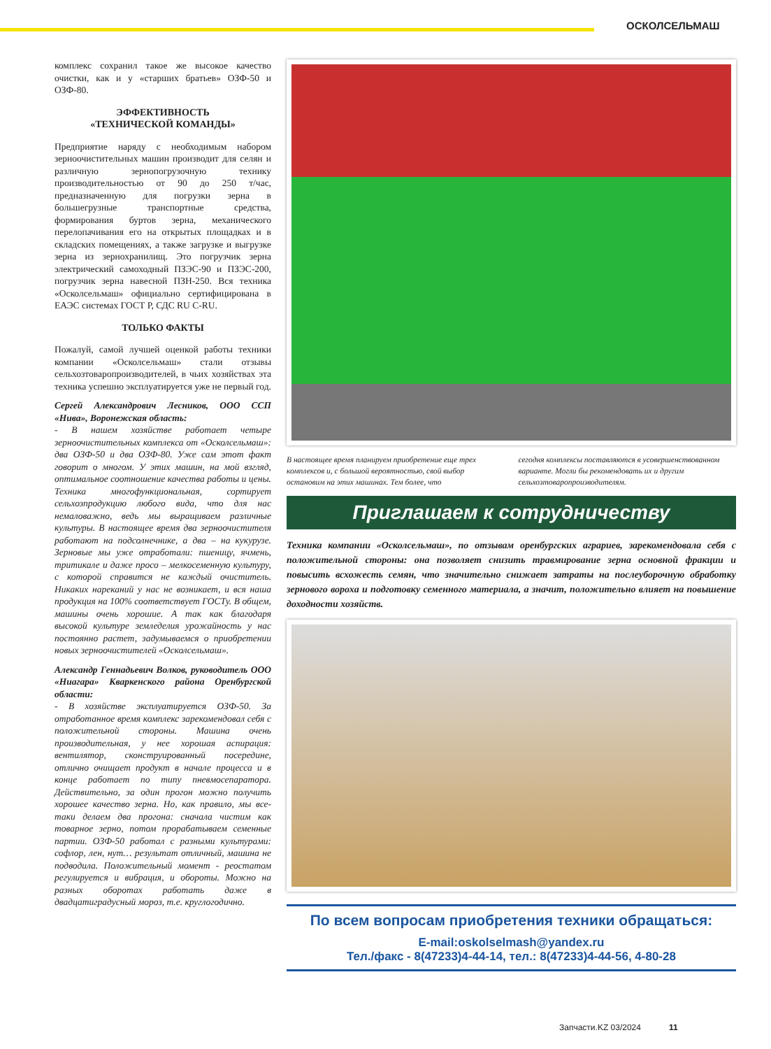ОСКОЛСЕЛЬМАШ
комплекс сохранил такое же высокое качество очистки, как и у «старших братьев» ОЗФ-50 и ОЗФ-80.
ЭФФЕКТИВНОСТЬ
«ТЕХНИЧЕСКОЙ КОМАНДЫ»
Предприятие наряду с необходимым набором зерноочистительных машин производит для селян и различную зернопогрузочную технику производительностью от 90 до 250 т/час, предназначенную для погрузки зерна в большегрузные транспортные средства, формирования буртов зерна, механического перелопачивания его на открытых площадках и в складских помещениях, а также загрузке и выгрузке зерна из зернохранилищ. Это погрузчик зерна электрический самоходный ПЗЭС-90 и ПЗЭС-200, погрузчик зерна навесной ПЗН-250. Вся техника «Осколсельмаш» официально сертифицирована в ЕАЭС системах ГОСТ Р, СДС RU C-RU.
ТОЛЬКО ФАКТЫ
Пожалуй, самой лучшей оценкой работы техники компании «Осколсельмаш» стали отзывы сельхозтоваропроизводителей, в чьих хозяйствах эта техника успешно эксплуатируется уже не первый год.
Сергей Александрович Лесников, ООО ССП «Нива», Воронежская область:
- В нашем хозяйстве работает четыре зерноочистительных комплекса от «Осколсельмаш»: два ОЗФ-50 и два ОЗФ-80. Уже сам этот факт говорит о многом. У этих машин, на мой взгляд, оптимальное соотношение качества работы и цены. Техника многофункциональная, сортирует сельхозпродукцию любого вида, что для нас немаловажно, ведь мы выращиваем различные культуры. В настоящее время два зерноочистителя работают на подсолнечнике, а два – на кукурузе. Зерновые мы уже отработали: пшеницу, ячмень, тритикале и даже просо – мелкосеменную культуру, с которой справится не каждый очиститель. Никаких нареканий у нас не возникает, и вся наша продукция на 100% соответствует ГОСТу. В общем, машины очень хорошие. А так как благодаря высокой культуре земледелия урожайность у нас постоянно растет, задумываемся о приобретении новых зерноочистителей «Осколсельмаш».
Александр Геннадьевич Волков, руководитель ООО «Ниагара» Кваркенского района Оренбургской области:
- В хозяйстве эксплуатируется ОЗФ-50. За отработанное время комплекс зарекомендовал себя с положительной стороны. Машина очень производительная, у нее хорошая аспирация: вентилятор, сконструированный посередине, отлично очищает продукт в начале процесса и в конце работает по типу пневмосепаратора. Действительно, за один прогон можно получить хорошее качество зерна. Но, как правило, мы все-таки делаем два прогона: сначала чистим как товарное зерно, потом прорабатываем семенные партии. ОЗФ-50 работал с разными культурами: софлор, лен, нут… результат отличный, машина не подводила. Положительный момент - реостатом регулируется и вибрация, и обороты. Можно на разных оборотах работать даже в двадцатиградусный мороз, т.е. круглогодично.
В настоящее время планируем приобретение еще трех комплексов и, с большой вероятностью, свой выбор остановим на этих машинах. Тем более, что
сегодня комплексы поставляются в усовершенствованном варианте. Могли бы рекомендовать их и другим сельхозтоваропроизводителям.
Приглашаем к сотрудничеству
Техника компании «Осколсельмаш», по отзывам оренбургских аграриев, зарекомендовала себя с положительной стороны: она позволяет снизить травмирование зерна основной фракции и повысить всхожесть семян, что значительно снижает затраты на послеуборочную обработку зернового вороха и подготовку семенного материала, а значит, положительно влияет на повышение доходности хозяйств.
По всем вопросам приобретения техники обращаться:
E-mail:oskolselmash@yandex.ru
Тел./факс - 8(47233)4-44-14, тел.: 8(47233)4-44-56, 4-80-28
Запчасти.KZ 03/2024 11